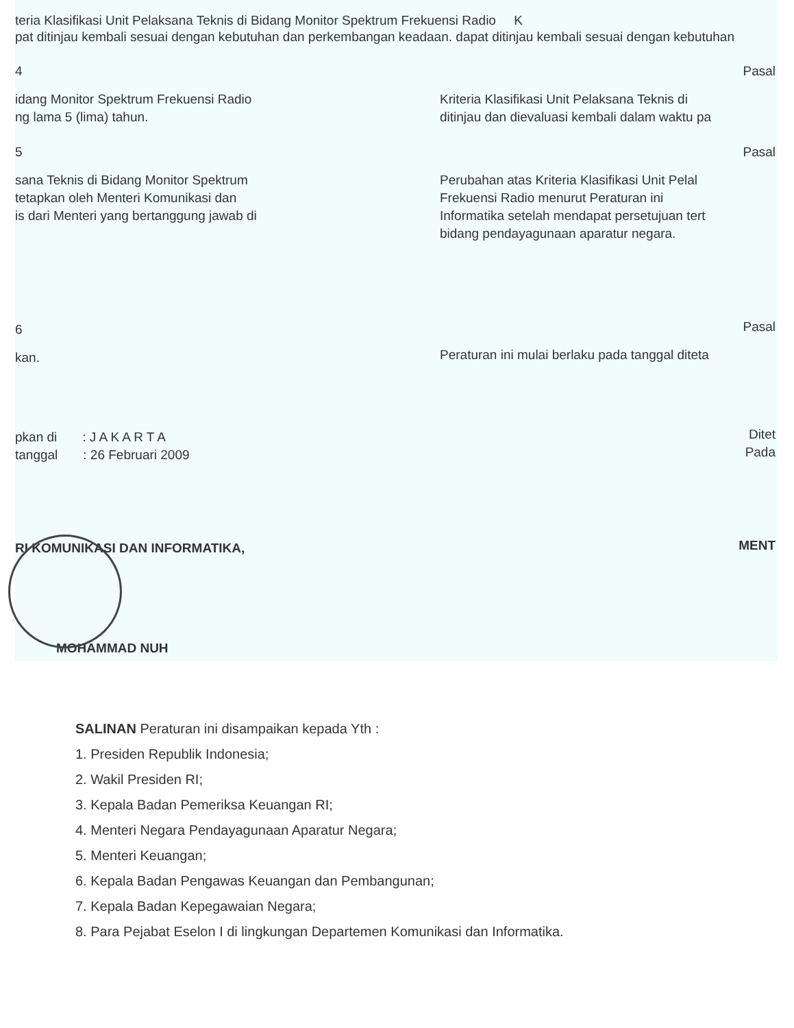teria Klasifikasi Unit Pelaksana Teknis di Bidang Monitor Spektrum Frekuensi Radio K
pat ditinjau kembali sesuai dengan kebutuhan dan perkembangan keadaan. dapat ditinjau kembali sesuai dengan kebutuhan
4
idang Monitor Spektrum Frekuensi Radio
ng lama 5 (lima) tahun.
5
sana Teknis di Bidang Monitor Spektrum
tetapkan oleh Menteri Komunikasi dan
is dari Menteri yang bertanggung jawab di
6
kan.
pkan di : J A K A R T A
tanggal : 26 Februari 2009
RI KOMUNIKASI DAN INFORMATIKA,
MOHAMMAD NUH
Pasal
Kriteria Klasifikasi Unit Pelaksana Teknis di
ditinjau dan dievaluasi kembali dalam waktu pa
Pasal
Perubahan atas Kriteria Klasifikasi Unit Pelal
Frekuensi Radio menurut Peraturan ini
Informatika setelah mendapat persetujuan tert
bidang pendayagunaan aparatur negara.
Pasal
Peraturan ini mulai berlaku pada tanggal diteta
Ditet
Pada
MENT
SALINAN Peraturan ini disampaikan kepada Yth :
1. Presiden Republik Indonesia;
2. Wakil Presiden RI;
3. Kepala Badan Pemeriksa Keuangan RI;
4. Menteri Negara Pendayagunaan Aparatur Negara;
5. Menteri Keuangan;
6. Kepala Badan Pengawas Keuangan dan Pembangunan;
7. Kepala Badan Kepegawaian Negara;
8. Para Pejabat Eselon I di lingkungan Departemen Komunikasi dan Informatika.